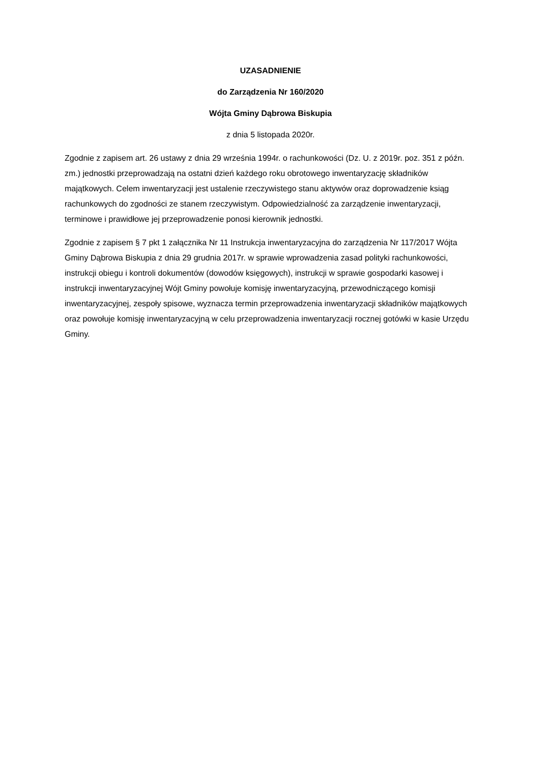UZASADNIENIE
do Zarządzenia Nr 160/2020
Wójta Gminy Dąbrowa Biskupia
z dnia 5 listopada 2020r.
Zgodnie z zapisem art. 26 ustawy z dnia 29 września 1994r. o rachunkowości (Dz. U. z 2019r. poz. 351 z późn. zm.) jednostki przeprowadzają na ostatni dzień każdego roku obrotowego inwentaryzację składników majątkowych. Celem inwentaryzacji jest ustalenie rzeczywistego stanu aktywów oraz doprowadzenie ksiąg rachunkowych do zgodności ze stanem rzeczywistym. Odpowiedzialność za zarządzenie inwentaryzacji, terminowe i prawidłowe jej przeprowadzenie ponosi kierownik jednostki.
Zgodnie z zapisem § 7 pkt 1 załącznika Nr 11 Instrukcja inwentaryzacyjna do zarządzenia Nr 117/2017 Wójta Gminy Dąbrowa Biskupia z dnia 29 grudnia 2017r. w sprawie wprowadzenia zasad polityki rachunkowości, instrukcji obiegu i kontroli dokumentów (dowodów księgowych), instrukcji w sprawie gospodarki kasowej i instrukcji inwentaryzacyjnej Wójt Gminy powołuje komisję inwentaryzacyjną, przewodniczącego komisji inwentaryzacyjnej, zespoły spisowe, wyznacza termin przeprowadzenia inwentaryzacji składników majątkowych oraz powołuje komisję inwentaryzacyjną w celu przeprowadzenia inwentaryzacji rocznej gotówki w kasie Urzędu Gminy.